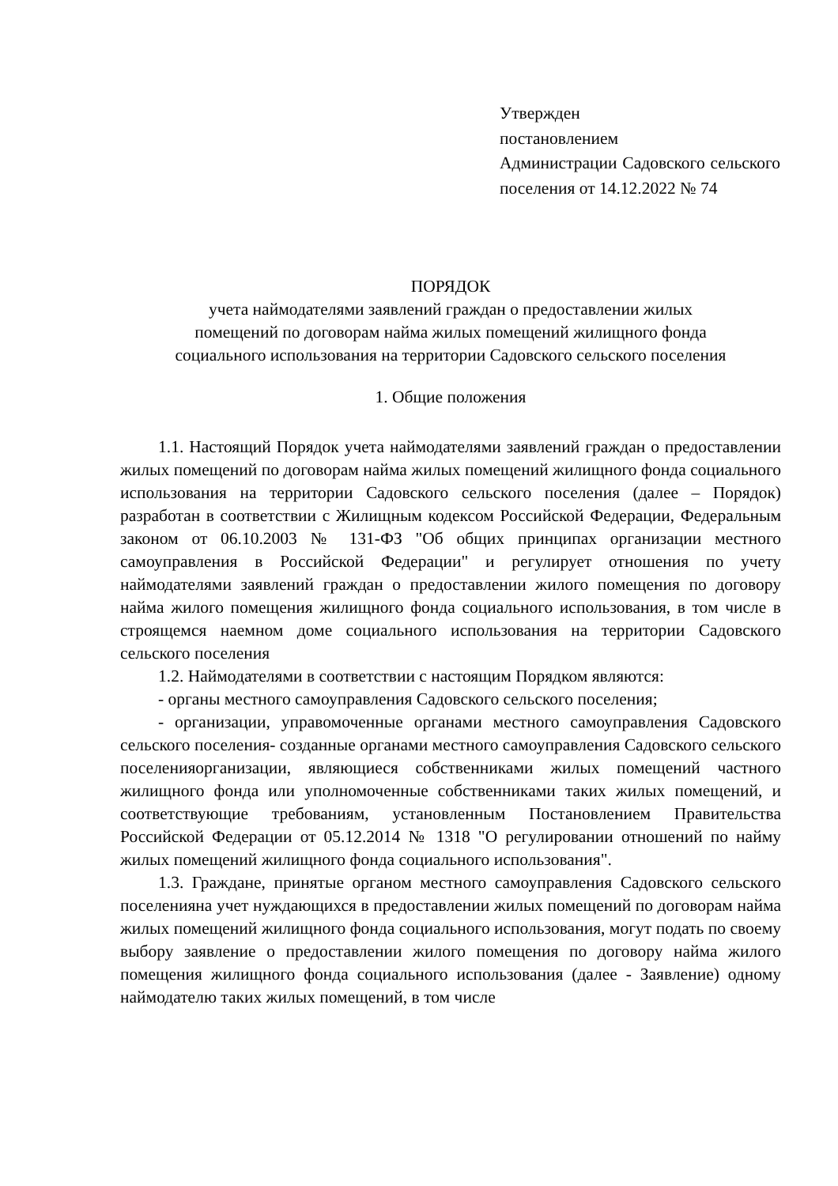Утвержден
постановлением
Администрации Садовского сельского поселения от 14.12.2022 № 74
ПОРЯДОК
учета наймодателями заявлений граждан о предоставлении жилых
помещений по договорам найма жилых помещений жилищного фонда
социального использования на территории Садовского сельского поселения
1. Общие положения
1.1. Настоящий Порядок учета наймодателями заявлений граждан о предоставлении жилых помещений по договорам найма жилых помещений жилищного фонда социального использования на территории Садовского сельского поселения (далее – Порядок) разработан в соответствии с Жилищным кодексом Российской Федерации, Федеральным законом от 06.10.2003 № 131-ФЗ "Об общих принципах организации местного самоуправления в Российской Федерации" и регулирует отношения по учету наймодателями заявлений граждан о предоставлении жилого помещения по договору найма жилого помещения жилищного фонда социального использования, в том числе в строящемся наемном доме социального использования на территории Садовского сельского поселения
1.2. Наймодателями в соответствии с настоящим Порядком являются:
- органы местного самоуправления Садовского сельского поселения;
- организации, управомоченные органами местного самоуправления Садовского сельского поселения- созданные органами местного самоуправления Садовского сельского поселенияорганизации, являющиеся собственниками жилых помещений частного жилищного фонда или уполномоченные собственниками таких жилых помещений, и соответствующие требованиям, установленным Постановлением Правительства Российской Федерации от 05.12.2014 № 1318 "О регулировании отношений по найму жилых помещений жилищного фонда социального использования".
1.3. Граждане, принятые органом местного самоуправления Садовского сельского поселенияна учет нуждающихся в предоставлении жилых помещений по договорам найма жилых помещений жилищного фонда социального использования, могут подать по своему выбору заявление о предоставлении жилого помещения по договору найма жилого помещения жилищного фонда социального использования (далее - Заявление) одному наймодателю таких жилых помещений, в том числе